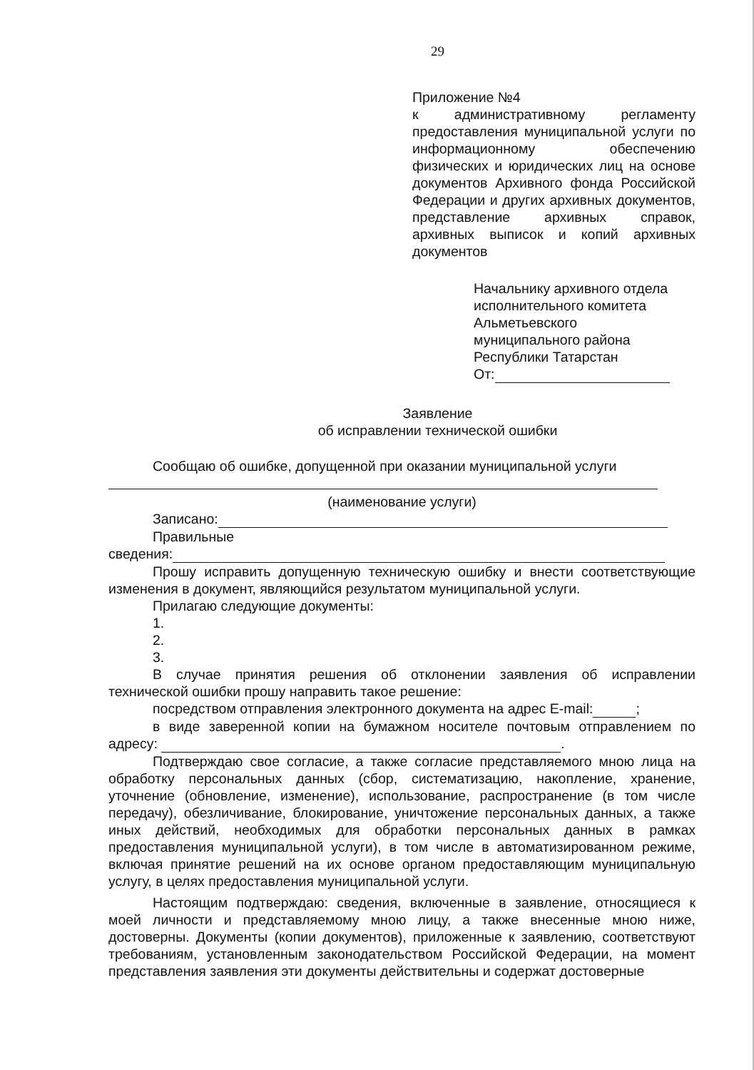29
Приложение №4
к административному регламенту предоставления муниципальной услуги по информационному обеспечению физических и юридических лиц на основе документов Архивного фонда Российской Федерации и других архивных документов, представление архивных справок, архивных выписок и копий архивных документов
Начальнику архивного отдела
исполнительного комитета
Альметьевского
муниципального района
Республики Татарстан
От:
Заявление
об исправлении технической ошибки
Сообщаю об ошибке, допущенной при оказании муниципальной услуги
(наименование услуги)
Записано:
Правильные
сведения:
Прошу исправить допущенную техническую ошибку и внести соответствующие изменения в документ, являющийся результатом муниципальной услуги.
Прилагаю следующие документы:
1.
2.
3.
В случае принятия решения об отклонении заявления об исправлении технической ошибки прошу направить такое решение:
посредством отправления электронного документа на адрес E-mail: ;
в виде заверенной копии на бумажном носителе почтовым отправлением по адресу: .
Подтверждаю свое согласие, а также согласие представляемого мною лица на обработку персональных данных (сбор, систематизацию, накопление, хранение, уточнение (обновление, изменение), использование, распространение (в том числе передачу), обезличивание, блокирование, уничтожение персональных данных, а также иных действий, необходимых для обработки персональных данных в рамках предоставления муниципальной услуги), в том числе в автоматизированном режиме, включая принятие решений на их основе органом предоставляющим муниципальную услугу, в целях предоставления муниципальной услуги.
Настоящим подтверждаю: сведения, включенные в заявление, относящиеся к моей личности и представляемому мною лицу, а также внесенные мною ниже, достоверны. Документы (копии документов), приложенные к заявлению, соответствуют требованиям, установленным законодательством Российской Федерации, на момент представления заявления эти документы действительны и содержат достоверные